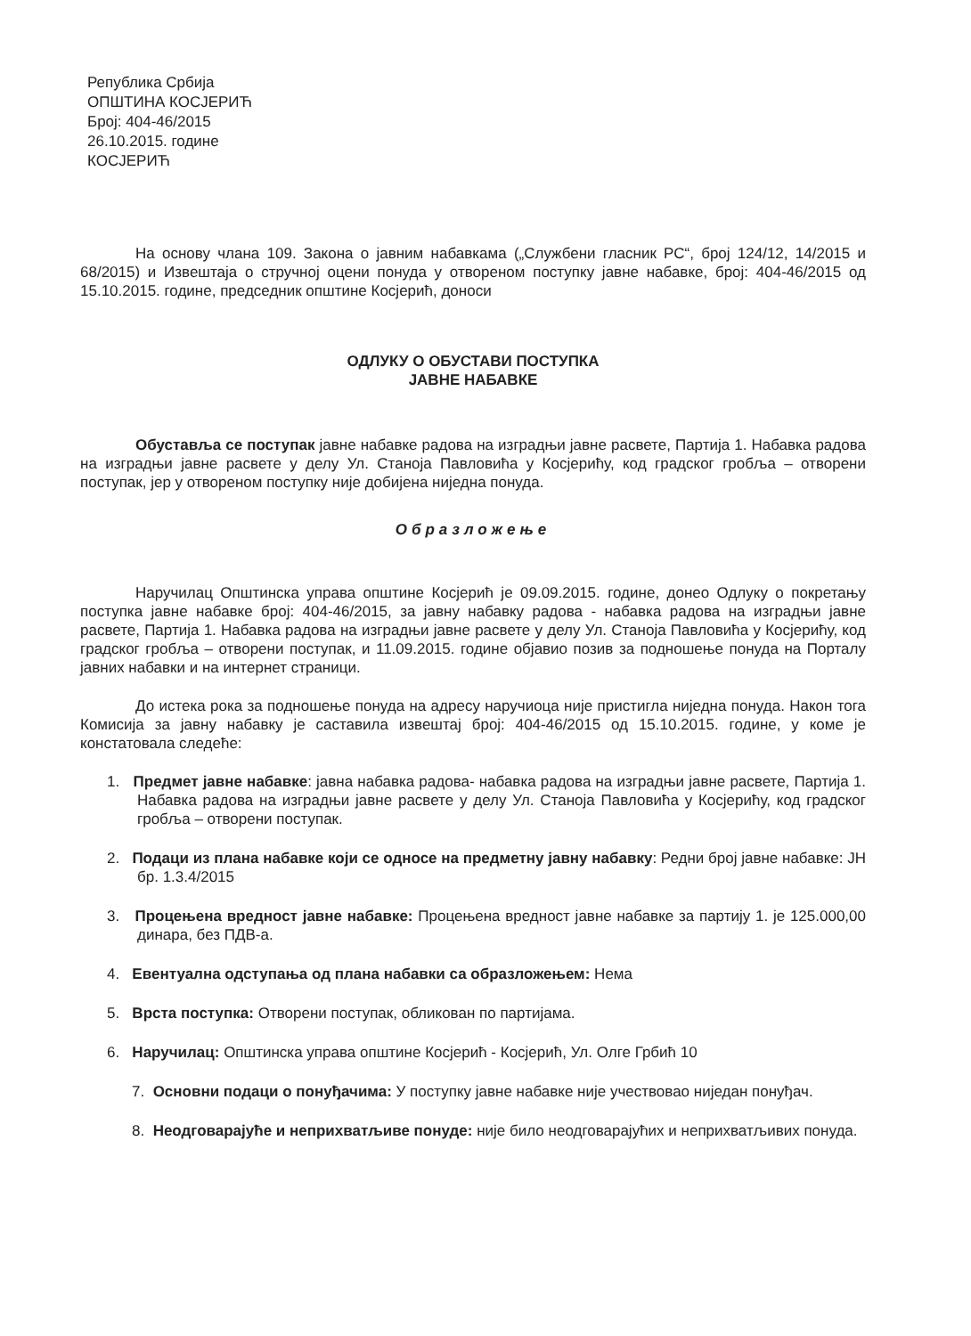Република Србија
ОПШТИНА КОСЈЕРИЋ
Број: 404-46/2015
26.10.2015. године
КОСЈЕРИЋ
На основу члана 109. Закона о јавним набавкама („Службени гласник РС“, број 124/12, 14/2015 и 68/2015) и Извештаја о стручној оцени понуда у отвореном поступку јавне набавке, број: 404-46/2015 од 15.10.2015. године, председник општине Косјерић, доноси
ОДЛУКУ О ОБУСТАВИ ПОСТУПКА
ЈАВНЕ НАБАВКЕ
Обуставља се поступак јавне набавке радова на изградњи јавне расвете, Партија 1. Набавка радова на изградњи јавне расвете у делу Ул. Станоја Павловића у Косјерићу, код градског гробља – отворени поступак, јер у отвореном поступку није добијена ниједна понуда.
Образложење
Наручилац Општинска управа општине Косјерић је 09.09.2015. године, донео Одлуку о покретању поступка јавне набавке број: 404-46/2015, за јавну набавку радова - набавка радова на изградњи јавне расвете, Партија 1. Набавка радова на изградњи јавне расвете у делу Ул. Станоја Павловића у Косјерићу, код градског гробља – отворени поступак, и 11.09.2015. године објавио позив за подношење понуда на Порталу јавних набавки и на интернет страници.
До истека рока за подношење понуда на адресу наручиоца није пристигла ниједна понуда. Након тога Комисија за јавну набавку је саставила извештај број: 404-46/2015 од 15.10.2015. године, у коме је констатовала следеће:
1. Предмет јавне набавке: јавна набавка радова- набавка радова на изградњи јавне расвете, Партија 1. Набавка радова на изградњи јавне расвете у делу Ул. Станоја Павловића у Косјерићу, код градског гробља – отворени поступак.
2. Подаци из плана набавке који се односе на предметну јавну набавку: Редни број јавне набавке: ЈН бр. 1.3.4/2015
3. Процењена вредност јавне набавке: Процењена вредност јавне набавке за партију 1. је 125.000,00 динара, без ПДВ-а.
4. Евентуална одступања од плана набавки са образложењем: Нема
5. Врста поступка: Отворени поступак, обликован по партијама.
6. Наручилац: Општинска управа општине Косјерић - Косјерић, Ул. Олге Грбић 10
7. Основни подаци о понуђачима: У поступку јавне набавке није учествовао ниједан понуђач.
8. Неодговарајуће и неприхватљиве понуде: није било неодговарајућих и неприхватљивих понуда.